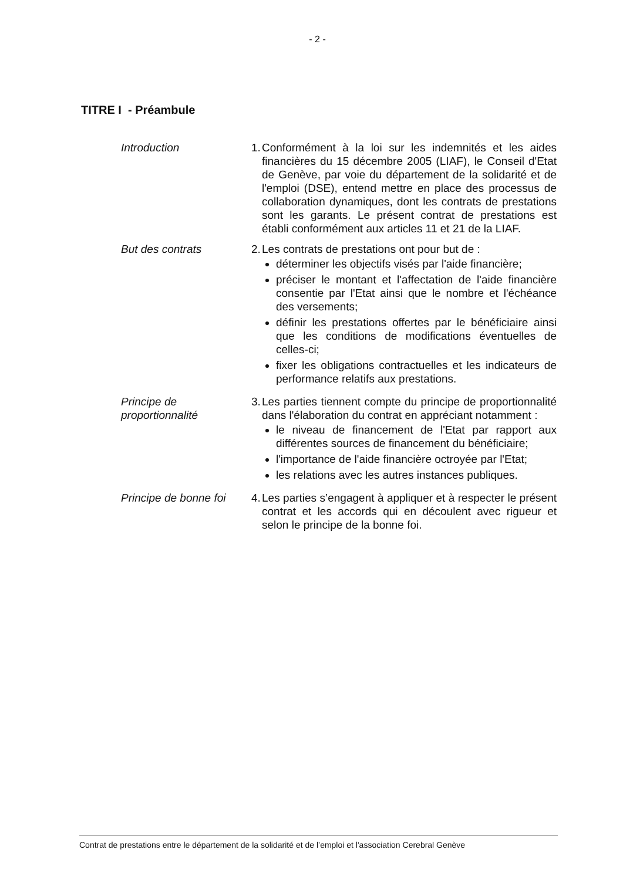- 2 -
TITRE I - Préambule
Introduction 1.
Conformément à la loi sur les indemnités et les aides financières du 15 décembre 2005 (LIAF), le Conseil d'Etat de Genève, par voie du département de la solidarité et de l'emploi (DSE), entend mettre en place des processus de collaboration dynamiques, dont les contrats de prestations sont les garants. Le présent contrat de prestations est établi conformément aux articles 11 et 21 de la LIAF.
But des contrats 2.
Les contrats de prestations ont pour but de :
déterminer les objectifs visés par l'aide financière;
préciser le montant et l'affectation de l'aide financière consentie par l'Etat ainsi que le nombre et l'échéance des versements;
définir les prestations offertes par le bénéficiaire ainsi que les conditions de modifications éventuelles de celles-ci;
fixer les obligations contractuelles et les indicateurs de performance relatifs aux prestations.
Principe de
proportionnalité
3.
Les parties tiennent compte du principe de proportionnalité dans l'élaboration du contrat en appréciant notamment :
le niveau de financement de l'Etat par rapport aux différentes sources de financement du bénéficiaire;
l'importance de l'aide financière octroyée par l'Etat;
les relations avec les autres instances publiques.
Principe de bonne foi
4.
Les parties s’engagent à appliquer et à respecter le présent contrat et les accords qui en découlent avec rigueur et selon le principe de la bonne foi.
Contrat de prestations entre le département de la solidarité et de l’emploi et l'association Cerebral Genève